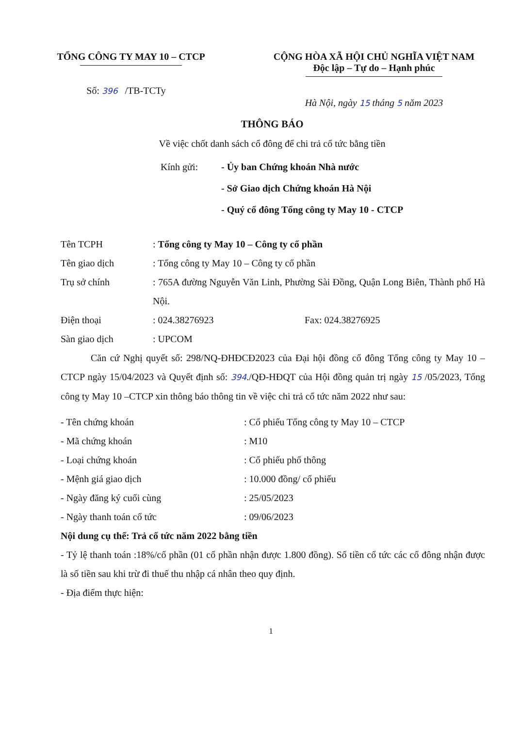TỔNG CÔNG TY MAY 10 – CTCP
Số: 396 /TB-TCTy
CỘNG HÒA XÃ HỘI CHỦ NGHĨA VIỆT NAM
Độc lập – Tự do – Hạnh phúc
Hà Nội, ngày 15 tháng 5 năm 2023
THÔNG BÁO
Về việc chốt danh sách cổ đông để chi trả cổ tức bằng tiền
Kính gửi: - Ủy ban Chứng khoán Nhà nước
- Sở Giao dịch Chứng khoán Hà Nội
- Quý cổ đông Tổng công ty May 10 - CTCP
Tên TCPH : Tổng công ty May 10 – Công ty cổ phần
Tên giao dịch : Tổng công ty May 10 – Công ty cổ phần
Trụ sở chính : 765A đường Nguyễn Văn Linh, Phường Sài Đồng, Quận Long Biên, Thành phố Hà Nội.
Điện thoại : 024.38276923 Fax: 024.38276925
Sàn giao dịch : UPCOM
Căn cứ Nghị quyết số: 298/NQ-ĐHĐCĐ2023 của Đại hội đồng cổ đông Tổng công ty May 10 – CTCP ngày 15/04/2023 và Quyết định số: 394./QĐ-HĐQT của Hội đồng quản trị ngày 15 /05/2023, Tổng công ty May 10 –CTCP xin thông báo thông tin về việc chi trả cổ tức năm 2022 như sau:
- Tên chứng khoán : Cổ phiếu Tổng công ty May 10 – CTCP
- Mã chứng khoán : M10
- Loại chứng khoán : Cổ phiếu phổ thông
- Mệnh giá giao dịch : 10.000 đồng/ cổ phiếu
- Ngày đăng ký cuối cùng : 25/05/2023
- Ngày thanh toán cổ tức : 09/06/2023
Nội dung cụ thể: Trả cổ tức năm 2022 bằng tiền
- Tỷ lệ thanh toán :18%/cổ phần (01 cổ phần nhận được 1.800 đồng). Số tiền cổ tức các cổ đông nhận được là số tiền sau khi trừ đi thuế thu nhập cá nhân theo quy định.
- Địa điểm thực hiện:
1